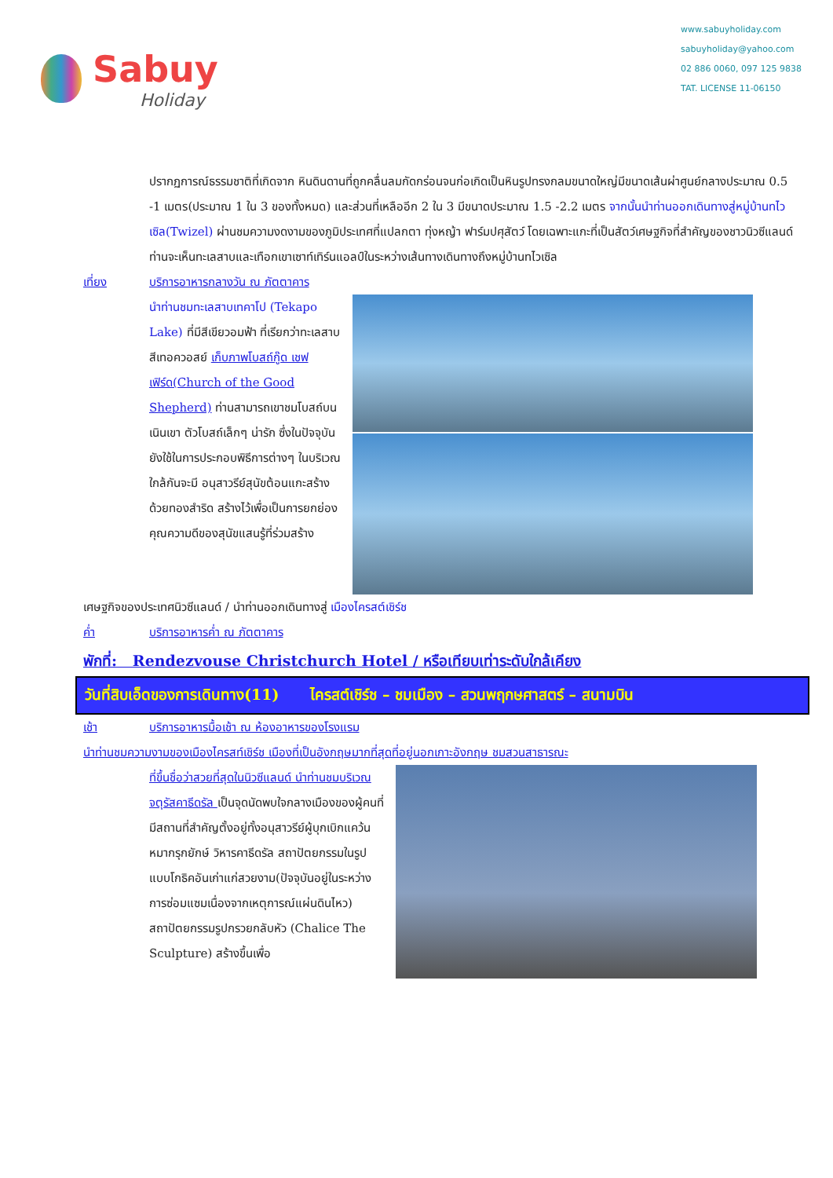Sabuy
Holiday
www.sabuyholiday.com
sabuyholiday@yahoo.com
02 886 0060, 097 125 9838
TAT. LICENSE 11-06150
ปรากฏการณ์ธรรมชาติที่เกิดจาก หินดินดานที่ถูกคลื่นลมกัดกร่อนจนก่อเกิดเป็นหินรูปทรงกลมขนาดใหญ่มีขนาดเส้นผ่าศูนย์กลางประมาณ 0.5 -1 เมตร(ประมาณ 1 ใน 3 ของทั้งหมด) และส่วนที่เหลืออีก 2 ใน 3 มีขนาดประมาณ 1.5 -2.2 เมตร จากนั้นนำท่านออกเดินทางสู่หมู่บ้านทไวเซิล(Twizel) ผ่านชมความงดงามของภูมิประเทศที่แปลกตา ทุ่งหญ้า ฟาร์มปศุสัตว์ โดยเฉพาะแกะที่เป็นสัตว์เศษฐกิจที่สำคัญของชาวนิวซีแลนด์ ท่านจะเห็นทะเลสาบและเทือกเขาเซาท์เทิร์นแอลป์ในระหว่างเส้นทางเดินทางถึงหมู่บ้านทไวเซิล
เที่ยง บริการอาหารกลางวัน ณ ภัตตาคาร
นำท่านชมทะเลสาบเทคาโป (Tekapo Lake) ที่มีสีเขียวอมฟ้า ที่เรียกว่าทะเลสาบสีเทอควอสย์ เก็บภาพโบสถ์กู๊ด เชฟเฟิร์ด(Church of the Good Shepherd) ท่านสามารถเขาชมโบสถ์บนเนินเขา ตัวโบสถ์เล็กๆ น่ารัก ซึ่งในปัจจุบันยังใช้ในการประกอบพิธีการต่างๆ ในบริเวณใกล้กันจะมี อนุสาวรีย์สุนัขต้อนแกะสร้างด้วยทองสำริด สร้างไว้เพื่อเป็นการยกย่องคุณความดีของสุนัขแสนรู้ที่ร่วมสร้าง
เศษฐกิจของประเทศนิวซีแลนด์ / นำท่านออกเดินทางสู่ เมืองไครสต์เชิร์ช
ค่ำ บริการอาหารค่ำ ณ ภัตตาคาร
พักที่: Rendezvouse Christchurch Hotel / หรือเทียบเท่าระดับใกล้เคียง
วันที่สิบเอ็ดของการเดินทาง(11) ไครสต์เชิร์ช – ชมเมือง – สวนพฤกษศาสตร์ – สนามบิน
เช้า บริการอาหารมื้อเช้า ณ ห้องอาหารของโรงแรม
นำท่านชมความงามของเมืองไครสท์เชิร์ช เมืองที่เป็นอังกฤษมากที่สุดที่อยู่นอกเกาะอังกฤษ ชมสวนสาธารณะ
ที่ขึ้นชื่อว่าสวยที่สุดในนิวซีแลนด์ นำท่านชมบริเวณจตุรัสคาธีดรัล เป็นจุดนัดพบใจกลางเมืองของผู้คนที่มีสถานที่สำคัญตั้งอยู่ทั้งอนุสาวรีย์ผู้บุกเบิกแคว้น หมากรุกยักษ์ วิหารคาธีดรัล สถาปัตยกรรมในรูปแบบโกธิคอันเก่าแก่สวยงาม(ปัจจุบันอยู่ในระหว่างการซ่อมแซมเนื่องจากเหตุการณ์แผ่นดินไหว) สถาปัตยกรรมรูปกรวยกลับหัว (Chalice The Sculpture) สร้างขึ้นเพื่อ